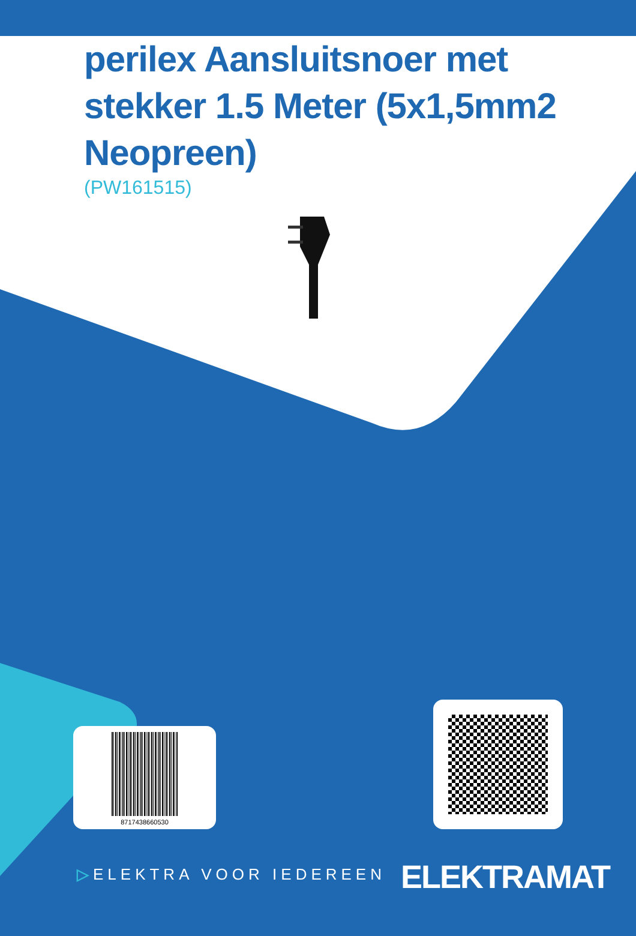perilex Aansluitsnoer met stekker 1.5 Meter (5x1,5mm2 Neopreen)
(PW161515)
8717438660530
▷ELEKTRA VOOR IEDEREEN ELEKTRAMAT